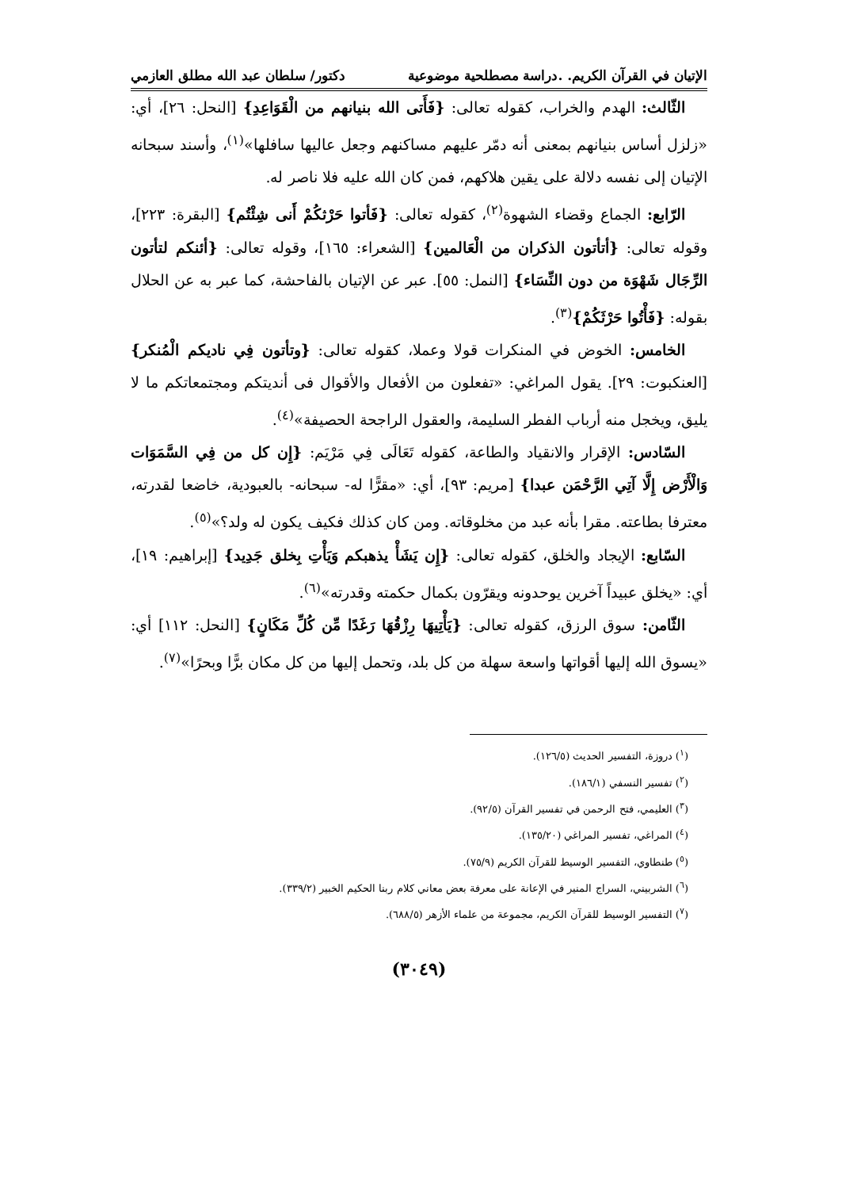الإتيان في القرآن الكريم. .دراسة مصطلحية موضوعية دكتور/ سلطان عبد الله مطلق العازمي
الثّالث: الهدم والخراب، كقوله تعالى: {فَأَتى الله بنيانهم من الْقَوَاعِدِ} [النحل: ٢٦]، أي: «زلزل أساس بنيانهم بمعنى أنه دمّر عليهم مساكنهم وجعل عاليها سافلها»<sup>(١)</sup>، وأسند سبحانه الإتيان إلى نفسه دلالة على يقين هلاكهم، فمن كان الله عليه فلا ناصر له.
الرّابع: الجماع وقضاء الشهوة<sup>(٢)</sup>، كقوله تعالى: {فَأتوا حَرْثكُمْ أَنى شِئْتُم} [البقرة: ٢٢٣]، وقوله تعالى: {أتأتون الذكران من الْعَالمين} [الشعراء: ١٦٥]، وقوله تعالى: {أئنكم لتأتون الرِّجَال شَهْوَة من دون النِّسَاء} [النمل: ٥٥]. عبر عن الإتيان بالفاحشة، كما عبر به عن الحلال بقوله: {فَأْتُوا حَرْثَكُمْ}<sup>(٣)</sup>.
الخامس: الخوض في المنكرات قولا وعملا، كقوله تعالى: {وتأتون فِي ناديكم الْمُنكر} [العنكبوت: ٢٩]. يقول المراغي: «تفعلون من الأفعال والأقوال فى أنديتكم ومجتمعاتكم ما لا يليق، ويخجل منه أرباب الفطر السليمة، والعقول الراجحة الحصيفة»<sup>(٤)</sup>.
السّادس: الإقرار والانقياد والطاعة، كقوله تَعَالَى فِي مَرْيَم: {إِن كل من فِي السَّمَوَات وَالْأَرْض إِلَّا آتِي الرَّحْمَن عبدا} [مريم: ٩٣]، أي: «مقرًّا له- سبحانه- بالعبودية، خاضعا لقدرته، معترفا بطاعته. مقرا بأنه عبد من مخلوقاته. ومن كان كذلك فكيف يكون له ولد؟»<sup>(٥)</sup>.
السّابع: الإيجاد والخلق، كقوله تعالى: {إِن يَشَأْ يذهبكم وَيَأْتِ بِخلق جَدِيد} [إبراهيم: ١٩]، أي: «يخلق عبيداً آخرين يوحدونه ويقرّون بكمال حكمته وقدرته»<sup>(٦)</sup>.
الثّامن: سوق الرزق، كقوله تعالى: {يَأْتِيهَا رِزْقُهَا رَغَدًا مِّن كُلِّ مَكَانٍ} [النحل: ١١٢] أي: «يسوق الله إليها أقواتها واسعة سهلة من كل بلد، وتحمل إليها من كل مكان برًّا وبحرًا»<sup>(٧)</sup>.
(<sup>١</sup>) دروزة، التفسير الحديث (١٢٦/٥).
(<sup>٢</sup>) تفسير النسفي (١٨٦/١).
(<sup>٣</sup>) العليمي، فتح الرحمن في تفسير القرآن (٩٢/٥).
(<sup>٤</sup>) المراغي، تفسير المراغي (١٣٥/٢٠).
(<sup>٥</sup>) طنطاوي، التفسير الوسيط للقرآن الكريم (٧٥/٩).
(<sup>٦</sup>) الشربيني، السراج المنير في الإعانة على معرفة بعض معاني كلام ربنا الحكيم الخبير (٣٣٩/٢).
(<sup>٧</sup>) التفسير الوسيط للقرآن الكريم، مجموعة من علماء الأزهر (٦٨٨/٥).
(٣٠٤٩)